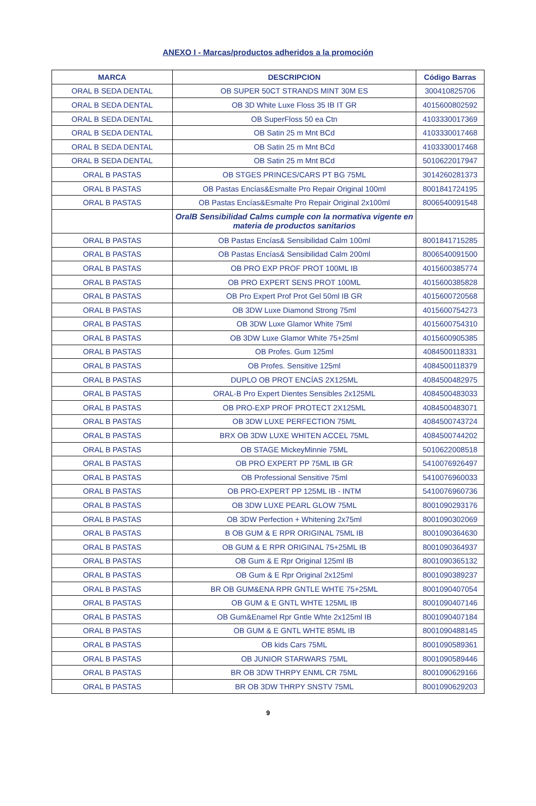ANEXO I - Marcas/productos adheridos a la promoción
| MARCA | DESCRIPCION | Código Barras |
| --- | --- | --- |
| ORAL B SEDA DENTAL | OB SUPER 50CT STRANDS MINT 30M ES | 300410825706 |
| ORAL B SEDA DENTAL | OB 3D White Luxe Floss 35 IB IT GR | 4015600802592 |
| ORAL B SEDA DENTAL | OB SuperFloss 50 ea Ctn | 4103330017369 |
| ORAL B SEDA DENTAL | OB Satin 25 m Mnt BCd | 4103330017468 |
| ORAL B SEDA DENTAL | OB Satin 25 m Mnt BCd | 4103330017468 |
| ORAL B SEDA DENTAL | OB Satin 25 m Mnt BCd | 5010622017947 |
| ORAL B PASTAS | OB STGES PRINCES/CARS PT BG 75ML | 3014260281373 |
| ORAL B PASTAS | OB Pastas Encías&Esmalte Pro Repair Original 100ml | 8001841724195 |
| ORAL B PASTAS | OB Pastas Encías&Esmalte Pro Repair Original 2x100ml | 8006540091548 |
| | OralB Sensibilidad Calms cumple con la normativa vigente en materia de productos sanitarios | |
| ORAL B PASTAS | OB Pastas Encías& Sensibilidad Calm 100ml | 8001841715285 |
| ORAL B PASTAS | OB Pastas Encías& Sensibilidad Calm 200ml | 8006540091500 |
| ORAL B PASTAS | OB PRO EXP PROF PROT 100ML IB | 4015600385774 |
| ORAL B PASTAS | OB PRO EXPERT SENS PROT 100ML | 4015600385828 |
| ORAL B PASTAS | OB Pro Expert Prof Prot Gel 50ml IB GR | 4015600720568 |
| ORAL B PASTAS | OB 3DW Luxe Diamond Strong 75ml | 4015600754273 |
| ORAL B PASTAS | OB 3DW Luxe Glamor White 75ml | 4015600754310 |
| ORAL B PASTAS | OB 3DW Luxe Glamor White 75+25ml | 4015600905385 |
| ORAL B PASTAS | OB Profes. Gum 125ml | 4084500118331 |
| ORAL B PASTAS | OB Profes. Sensitive 125ml | 4084500118379 |
| ORAL B PASTAS | DUPLO OB PROT ENCÍAS 2X125ML | 4084500482975 |
| ORAL B PASTAS | ORAL-B Pro Expert Dientes Sensibles 2x125ML | 4084500483033 |
| ORAL B PASTAS | OB PRO-EXP PROF PROTECT 2X125ML | 4084500483071 |
| ORAL B PASTAS | OB 3DW LUXE PERFECTION 75ML | 4084500743724 |
| ORAL B PASTAS | BRX OB 3DW LUXE WHITEN ACCEL 75ML | 4084500744202 |
| ORAL B PASTAS | OB STAGE MickeyMinnie 75ML | 5010622008518 |
| ORAL B PASTAS | OB PRO EXPERT PP 75ML IB GR | 5410076926497 |
| ORAL B PASTAS | OB Professional Sensitive 75ml | 5410076960033 |
| ORAL B PASTAS | OB PRO-EXPERT PP 125ML IB - INTM | 5410076960736 |
| ORAL B PASTAS | OB 3DW LUXE PEARL GLOW 75ML | 8001090293176 |
| ORAL B PASTAS | OB 3DW Perfection + Whitening 2x75ml | 8001090302069 |
| ORAL B PASTAS | B OB GUM & E RPR ORIGINAL 75ML IB | 8001090364630 |
| ORAL B PASTAS | OB GUM & E RPR ORIGINAL 75+25ML IB | 8001090364937 |
| ORAL B PASTAS | OB Gum & E Rpr Original 125ml IB | 8001090365132 |
| ORAL B PASTAS | OB Gum & E Rpr Original 2x125ml | 8001090389237 |
| ORAL B PASTAS | BR OB GUM&ENA RPR GNTLE WHTE 75+25ML | 8001090407054 |
| ORAL B PASTAS | OB GUM & E GNTL WHTE 125ML IB | 8001090407146 |
| ORAL B PASTAS | OB Gum&Enamel Rpr Gntle Whte 2x125ml IB | 8001090407184 |
| ORAL B PASTAS | OB GUM & E GNTL WHTE 85ML IB | 8001090488145 |
| ORAL B PASTAS | OB kids Cars 75ML | 8001090589361 |
| ORAL B PASTAS | OB JUNIOR STARWARS 75ML | 8001090589446 |
| ORAL B PASTAS | BR OB 3DW THRPY ENML CR 75ML | 8001090629166 |
| ORAL B PASTAS | BR OB 3DW THRPY SNSTV 75ML | 8001090629203 |
9